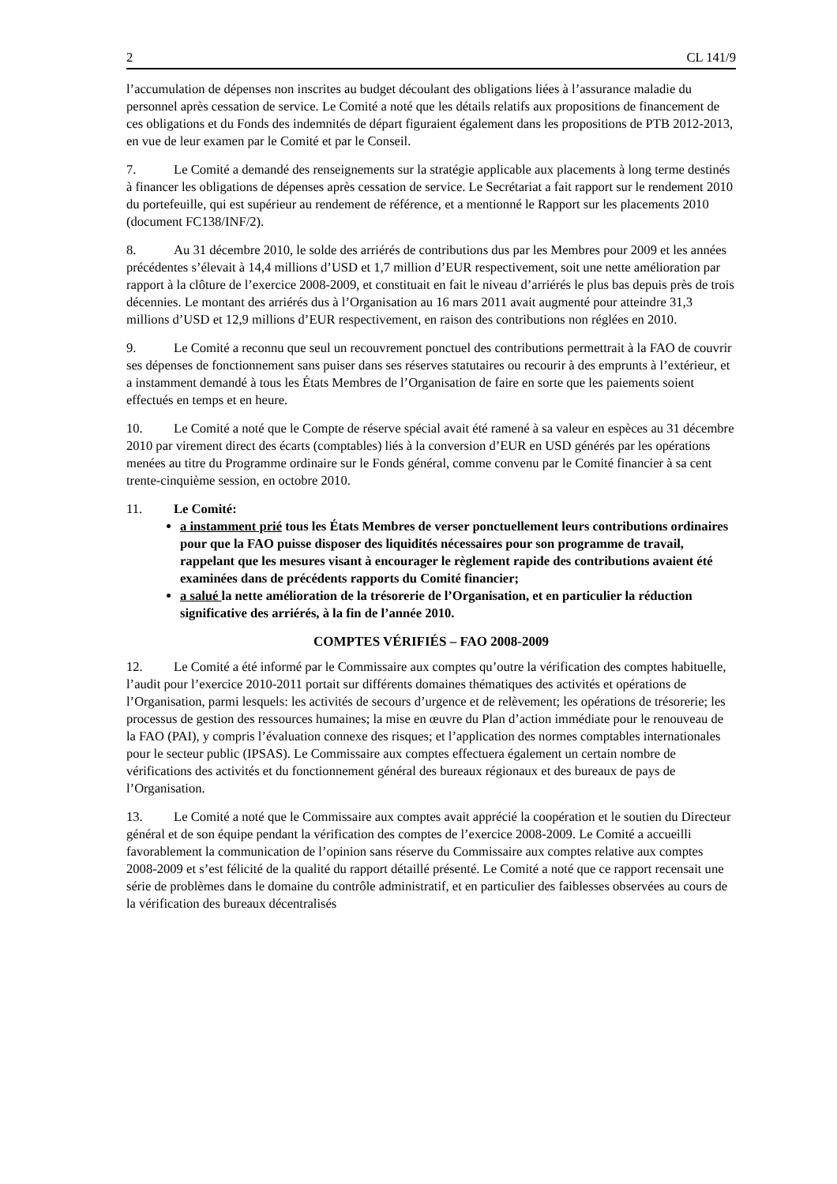2 CL 141/9
l’accumulation de dépenses non inscrites au budget découlant des obligations liées à l’assurance maladie du personnel après cessation de service. Le Comité a noté que les détails relatifs aux propositions de financement de ces obligations et du Fonds des indemnités de départ figuraient également dans les propositions de PTB 2012-2013, en vue de leur examen par le Comité et par le Conseil.
7. Le Comité a demandé des renseignements sur la stratégie applicable aux placements à long terme destinés à financer les obligations de dépenses après cessation de service. Le Secrétariat a fait rapport sur le rendement 2010 du portefeuille, qui est supérieur au rendement de référence, et a mentionné le Rapport sur les placements 2010 (document FC138/INF/2).
8. Au 31 décembre 2010, le solde des arriérés de contributions dus par les Membres pour 2009 et les années précédentes s’élevait à 14,4 millions d’USD et 1,7 million d’EUR respectivement, soit une nette amélioration par rapport à la clôture de l’exercice 2008-2009, et constituait en fait le niveau d’arriérés le plus bas depuis près de trois décennies. Le montant des arriérés dus à l’Organisation au 16 mars 2011 avait augmenté pour atteindre 31,3 millions d’USD et 12,9 millions d’EUR respectivement, en raison des contributions non réglées en 2010.
9. Le Comité a reconnu que seul un recouvrement ponctuel des contributions permettrait à la FAO de couvrir ses dépenses de fonctionnement sans puiser dans ses réserves statutaires ou recourir à des emprunts à l’extérieur, et a instamment demandé à tous les États Membres de l’Organisation de faire en sorte que les paiements soient effectués en temps et en heure.
10. Le Comité a noté que le Compte de réserve spécial avait été ramené à sa valeur en espèces au 31 décembre 2010 par virement direct des écarts (comptables) liés à la conversion d’EUR en USD générés par les opérations menées au titre du Programme ordinaire sur le Fonds général, comme convenu par le Comité financier à sa cent trente-cinquième session, en octobre 2010.
11. Le Comité:
a instamment prié tous les États Membres de verser ponctuellement leurs contributions ordinaires pour que la FAO puisse disposer des liquidités nécessaires pour son programme de travail, rappelant que les mesures visant à encourager le règlement rapide des contributions avaient été examinées dans de précédents rapports du Comité financier;
a salué la nette amélioration de la trésorerie de l’Organisation, et en particulier la réduction significative des arriérés, à la fin de l’année 2010.
COMPTES VÉRIFIÉS – FAO 2008-2009
12. Le Comité a été informé par le Commissaire aux comptes qu’outre la vérification des comptes habituelle, l’audit pour l’exercice 2010-2011 portait sur différents domaines thématiques des activités et opérations de l’Organisation, parmi lesquels: les activités de secours d’urgence et de relèvement; les opérations de trésorerie; les processus de gestion des ressources humaines; la mise en œuvre du Plan d’action immédiate pour le renouveau de la FAO (PAI), y compris l’évaluation connexe des risques; et l’application des normes comptables internationales pour le secteur public (IPSAS). Le Commissaire aux comptes effectuera également un certain nombre de vérifications des activités et du fonctionnement général des bureaux régionaux et des bureaux de pays de l’Organisation.
13. Le Comité a noté que le Commissaire aux comptes avait apprécié la coopération et le soutien du Directeur général et de son équipe pendant la vérification des comptes de l’exercice 2008-2009. Le Comité a accueilli favorablement la communication de l’opinion sans réserve du Commissaire aux comptes relative aux comptes 2008-2009 et s’est félicité de la qualité du rapport détaillé présenté. Le Comité a noté que ce rapport recensait une série de problèmes dans le domaine du contrôle administratif, et en particulier des faiblesses observées au cours de la vérification des bureaux décentralisés